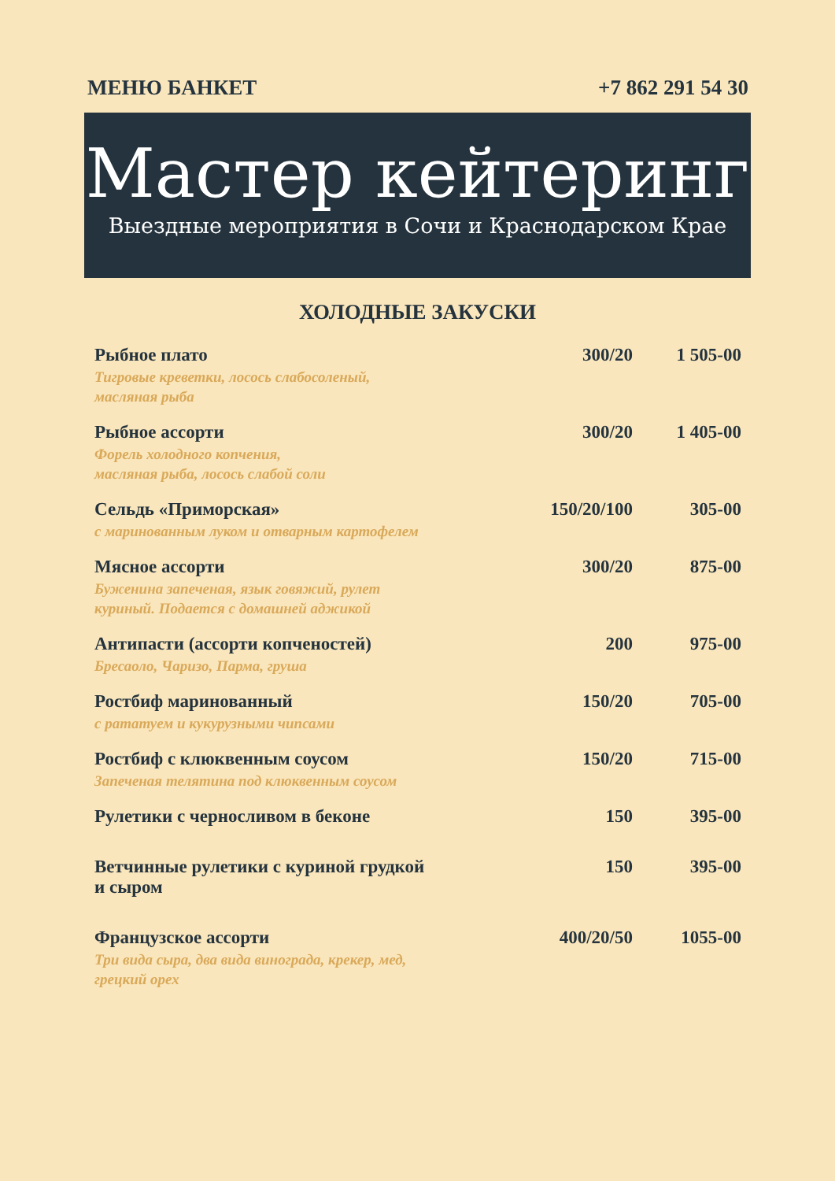МЕНЮ БАНКЕТ +7 862 291 54 30
Мастер кейтеринг
Выездные мероприятия в Сочи и Краснодарском Крае
ХОЛОДНЫЕ ЗАКУСКИ
| Рыбное плато Тигровые креветки, лосось слабосоленый, масляная рыба | 300/20 | 1 505-00 |
| Рыбное ассорти Форель холодного копчения, масляная рыба, лосось слабой соли | 300/20 | 1 405-00 |
| Сельдь «Приморская» с маринованным луком и отварным картофелем | 150/20/100 | 305-00 |
| Мясное ассорти Буженина запеченая, язык говяжий, рулет куриный. Подается с домашней аджикой | 300/20 | 875-00 |
| Антипасти (ассорти копченостей) Бресаоло, Чаризо, Парма, груша | 200 | 975-00 |
| Ростбиф маринованный с рататуем и кукурузными чипсами | 150/20 | 705-00 |
| Ростбиф с клюквенным соусом Запеченая телятина под клюквенным соусом | 150/20 | 715-00 |
| Рулетики с черносливом в беконе | 150 | 395-00 |
| Ветчинные рулетики с куриной грудкой и сыром | 150 | 395-00 |
| Французское ассорти Три вида сыра, два вида винограда, крекер, мед, грецкий орех | 400/20/50 | 1055-00 |